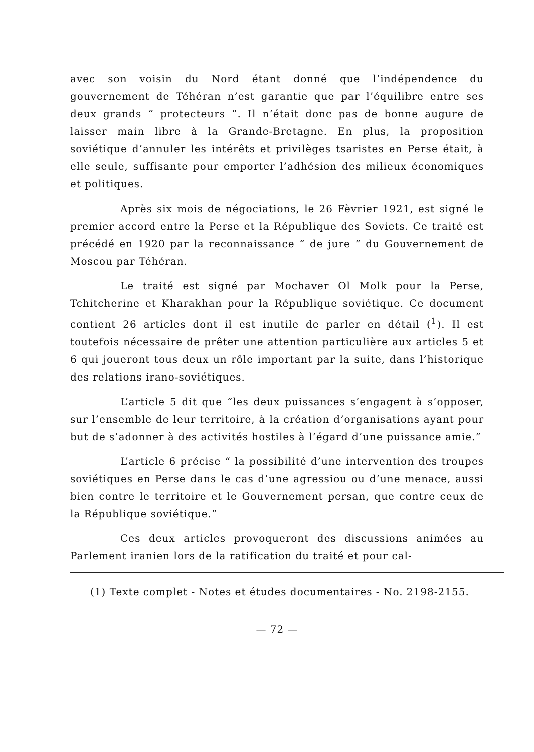avec son voisin du Nord étant donné que l’indépendence du gouvernement de Téhéran n’est garantie que par l’équilibre entre ses deux grands “ protecteurs ”. Il n’était donc pas de bonne augure de laisser main libre à la Grande-Bretagne. En plus, la proposition soviétique d’annuler les intérêts et privilèges tsaristes en Perse était, à elle seule, suffisante pour emporter l’adhésion des milieux économiques et politiques.
Après six mois de négociations, le 26 Fèvrier 1921, est signé le premier accord entre la Perse et la République des Soviets. Ce traité est précédé en 1920 par la reconnaissance “ de jure ” du Gouvernement de Moscou par Téhéran.
Le traité est signé par Mochaver Ol Molk pour la Perse, Tchitcherine et Kharakhan pour la République soviétique. Ce document contient 26 articles dont il est inutile de parler en détail (<sup>1</sup>). Il est toutefois nécessaire de prêter une attention particulière aux articles 5 et 6 qui joueront tous deux un rôle important par la suite, dans l’historique des relations irano-soviétiques.
L’article 5 dit que “les deux puissances s’engagent à s’opposer, sur l’ensemble de leur territoire, à la création d’organisations ayant pour but de s’adonner à des activités hostiles à l’égard d’une puissance amie.”
L’article 6 précise “ la possibilité d’une intervention des troupes soviétiques en Perse dans le cas d’une agressiou ou d’une menace, aussi bien contre le territoire et le Gouvernement persan, que contre ceux de la République soviétique.”
Ces deux articles provoqueront des discussions animées au Parlement iranien lors de la ratification du traité et pour cal-
(1) Texte complet - Notes et études documentaires - No. 2198-2155.
— 72 —